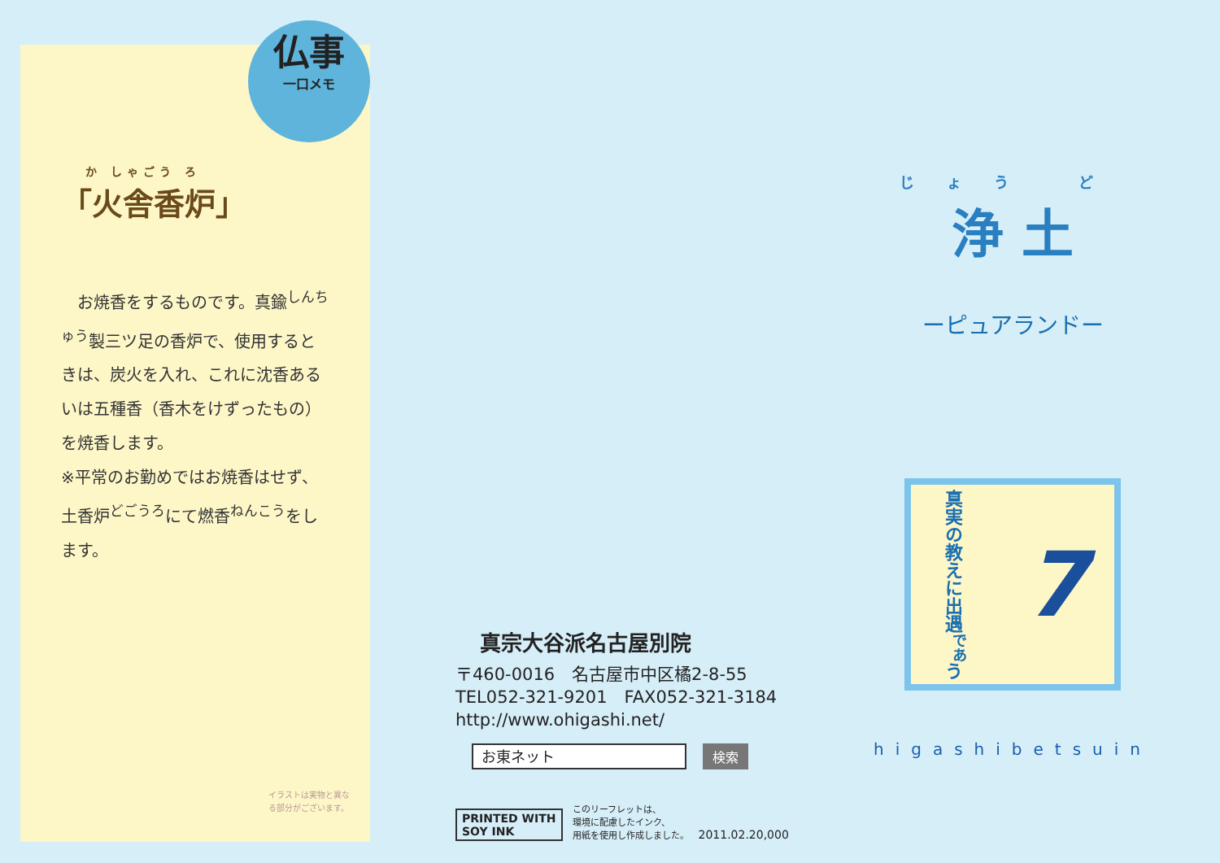仏事
一口メモ
か しゃごう ろ
「火舎香炉」
　お焼香をするものです。真鍮<sup>しんちゅう</sup>製三ツ足の香炉で、使用するときは、炭火を入れ、これに沈香あるいは五種香（香木をけずったもの）を焼香します。
※平常のお勤めではお焼香はせず、土香炉<sup>どごうろ</sup>にて燃香<sup>ねんこう</sup>をします。
イラストは実物と異な
る部分がございます。
真宗大谷派名古屋別院
〒460-0016　名古屋市中区橘2-8-55
TEL052-321-9201　FAX052-321-3184
http://www.ohigashi.net/
お東ネット
検索
PRINTED WITH
SOY INK
このリーフレットは、
環境に配慮したインク、
用紙を使用し作成しました。
2011.02.20,000
じょう ど
浄 土
ーピュアランドー
真実の教えに出遇<sup>であ</sup>う
7
higashibetsuin